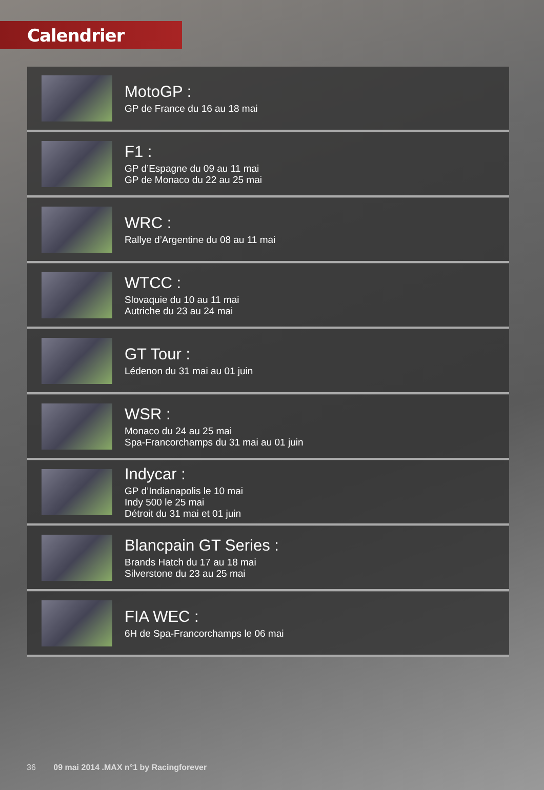Calendrier
MotoGP :
GP de France du 16 au 18 mai
F1 :
GP d’Espagne du 09 au 11 mai
GP de Monaco du 22 au 25 mai
WRC :
Rallye d’Argentine du 08 au 11 mai
WTCC :
Slovaquie du 10 au 11 mai
Autriche du 23 au 24 mai
GT Tour :
Lédenon du 31 mai au 01 juin
WSR :
Monaco du 24 au 25 mai
Spa-Francorchamps du 31 mai au 01 juin
Indycar :
GP d’Indianapolis le 10 mai
Indy 500 le 25 mai
Détroit du 31 mai et 01 juin
Blancpain GT Series :
Brands Hatch du 17 au 18 mai
Silverstone du 23 au 25 mai
FIA WEC :
6H de Spa-Francorchamps le 06 mai
36 09 mai 2014 .MAX n°1 by Racingforever